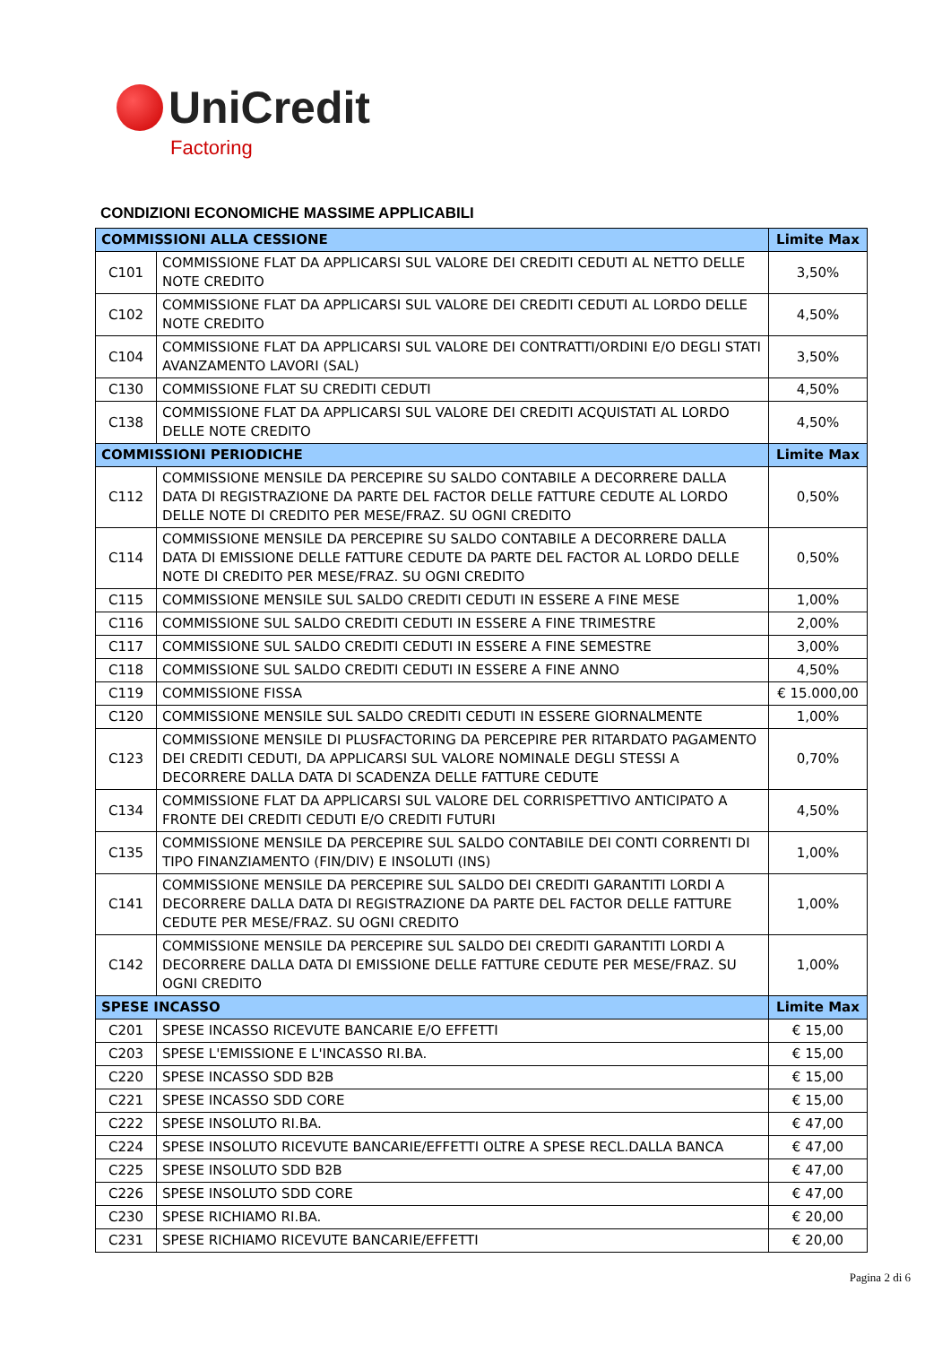UniCredit
Factoring
CONDIZIONI ECONOMICHE MASSIME APPLICABILI
| COMMISSIONI ALLA CESSIONE | | Limite Max |
| --- | --- | --- |
| C101 | COMMISSIONE FLAT DA APPLICARSI SUL VALORE DEI CREDITI CEDUTI AL NETTO DELLE NOTE CREDITO | 3,50% |
| C102 | COMMISSIONE FLAT DA APPLICARSI SUL VALORE DEI CREDITI CEDUTI AL LORDO DELLE NOTE CREDITO | 4,50% |
| C104 | COMMISSIONE FLAT DA APPLICARSI SUL VALORE DEI CONTRATTI/ORDINI E/O DEGLI STATI AVANZAMENTO LAVORI (SAL) | 3,50% |
| C130 | COMMISSIONE FLAT SU CREDITI CEDUTI | 4,50% |
| C138 | COMMISSIONE FLAT DA APPLICARSI SUL VALORE DEI CREDITI ACQUISTATI AL LORDO DELLE NOTE CREDITO | 4,50% |
| COMMISSIONI PERIODICHE | | Limite Max |
| C112 | COMMISSIONE MENSILE DA PERCEPIRE SU SALDO CONTABILE A DECORRERE DALLA DATA DI REGISTRAZIONE DA PARTE DEL FACTOR DELLE FATTURE CEDUTE AL LORDO DELLE NOTE DI CREDITO PER MESE/FRAZ. SU OGNI CREDITO | 0,50% |
| C114 | COMMISSIONE MENSILE DA PERCEPIRE SU SALDO CONTABILE A DECORRERE DALLA DATA DI EMISSIONE DELLE FATTURE CEDUTE DA PARTE DEL FACTOR AL LORDO DELLE NOTE DI CREDITO PER MESE/FRAZ. SU OGNI CREDITO | 0,50% |
| C115 | COMMISSIONE MENSILE SUL SALDO CREDITI CEDUTI IN ESSERE A FINE MESE | 1,00% |
| C116 | COMMISSIONE SUL SALDO CREDITI CEDUTI IN ESSERE A FINE TRIMESTRE | 2,00% |
| C117 | COMMISSIONE SUL SALDO CREDITI CEDUTI IN ESSERE A FINE SEMESTRE | 3,00% |
| C118 | COMMISSIONE SUL SALDO CREDITI CEDUTI IN ESSERE A FINE ANNO | 4,50% |
| C119 | COMMISSIONE FISSA | € 15.000,00 |
| C120 | COMMISSIONE MENSILE SUL SALDO CREDITI CEDUTI IN ESSERE GIORNALMENTE | 1,00% |
| C123 | COMMISSIONE MENSILE DI PLUSFACTORING DA PERCEPIRE PER RITARDATO PAGAMENTO DEI CREDITI CEDUTI, DA APPLICARSI SUL VALORE NOMINALE DEGLI STESSI A DECORRERE DALLA DATA DI SCADENZA DELLE FATTURE CEDUTE | 0,70% |
| C134 | COMMISSIONE FLAT DA APPLICARSI SUL VALORE DEL CORRISPETTIVO ANTICIPATO A FRONTE DEI CREDITI CEDUTI E/O CREDITI FUTURI | 4,50% |
| C135 | COMMISSIONE MENSILE DA PERCEPIRE SUL SALDO CONTABILE DEI CONTI CORRENTI DI TIPO FINANZIAMENTO (FIN/DIV) E INSOLUTI (INS) | 1,00% |
| C141 | COMMISSIONE MENSILE DA PERCEPIRE SUL SALDO DEI CREDITI GARANTITI LORDI A DECORRERE DALLA DATA DI REGISTRAZIONE DA PARTE DEL FACTOR DELLE FATTURE CEDUTE PER MESE/FRAZ. SU OGNI CREDITO | 1,00% |
| C142 | COMMISSIONE MENSILE DA PERCEPIRE SUL SALDO DEI CREDITI GARANTITI LORDI A DECORRERE DALLA DATA DI EMISSIONE DELLE FATTURE CEDUTE PER MESE/FRAZ. SU OGNI CREDITO | 1,00% |
| SPESE INCASSO | | Limite Max |
| C201 | SPESE INCASSO RICEVUTE BANCARIE E/O EFFETTI | € 15,00 |
| C203 | SPESE L'EMISSIONE E L'INCASSO RI.BA. | € 15,00 |
| C220 | SPESE INCASSO SDD B2B | € 15,00 |
| C221 | SPESE INCASSO SDD CORE | € 15,00 |
| C222 | SPESE INSOLUTO RI.BA. | € 47,00 |
| C224 | SPESE INSOLUTO RICEVUTE BANCARIE/EFFETTI OLTRE A SPESE RECL.DALLA BANCA | € 47,00 |
| C225 | SPESE INSOLUTO SDD B2B | € 47,00 |
| C226 | SPESE INSOLUTO SDD CORE | € 47,00 |
| C230 | SPESE RICHIAMO RI.BA. | € 20,00 |
| C231 | SPESE RICHIAMO RICEVUTE BANCARIE/EFFETTI | € 20,00 |
Pagina 2 di 6